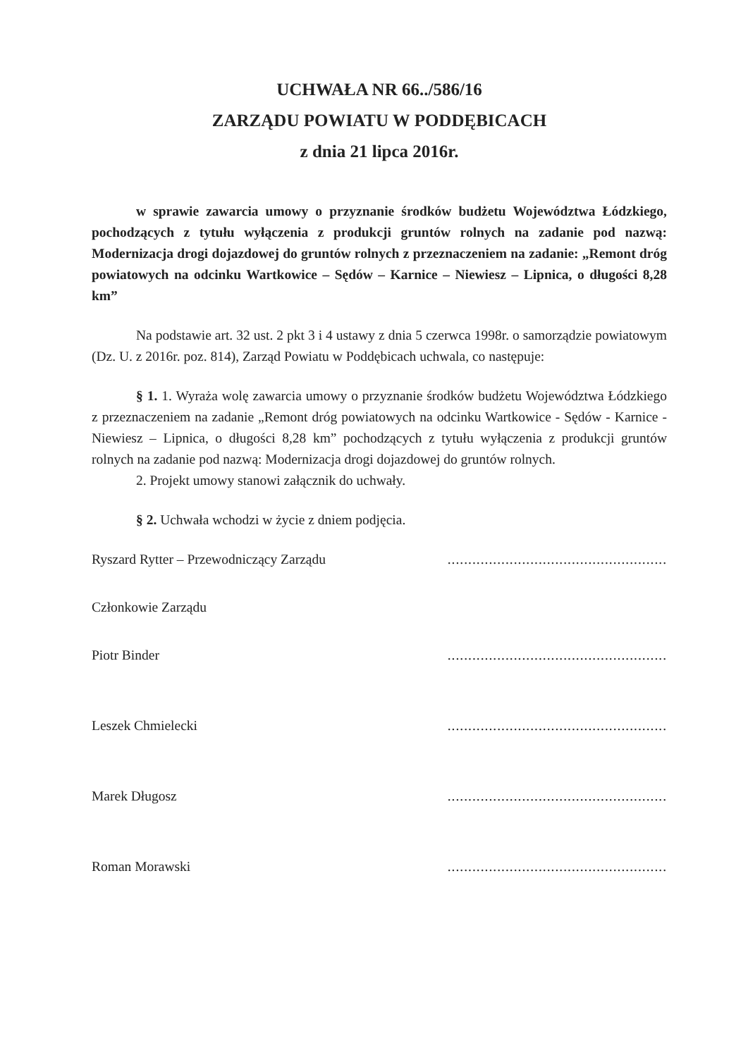UCHWAŁA NR 66../586/16
ZARZĄDU POWIATU W PODDĘBICACH
z dnia 21 lipca 2016r.
w sprawie zawarcia umowy o przyznanie środków budżetu Województwa Łódzkiego, pochodzących z tytułu wyłączenia z produkcji gruntów rolnych na zadanie pod nazwą: Modernizacja drogi dojazdowej do gruntów rolnych z przeznaczeniem na zadanie: „Remont dróg powiatowych na odcinku Wartkowice – Sędów – Karnice – Niewiesz – Lipnica, o długości 8,28 km”
Na podstawie art. 32 ust. 2 pkt 3 i 4 ustawy z dnia 5 czerwca 1998r. o samorządzie powiatowym (Dz. U. z 2016r. poz. 814), Zarząd Powiatu w Poddębicach uchwala, co następuje:
§ 1. 1. Wyraża wolę zawarcia umowy o przyznanie środków budżetu Województwa Łódzkiego z przeznaczeniem na zadanie „Remont dróg powiatowych na odcinku Wartkowice - Sędów - Karnice - Niewiesz – Lipnica, o długości 8,28 km” pochodzących z tytułu wyłączenia z produkcji gruntów rolnych na zadanie pod nazwą: Modernizacja drogi dojazdowej do gruntów rolnych.
2. Projekt umowy stanowi załącznik do uchwały.
§ 2. Uchwała wchodzi w życie z dniem podjęcia.
Ryszard Rytter – Przewodniczący Zarządu.....................................................
Członkowie Zarządu
Piotr Binder.....................................................
Leszek Chmielecki.....................................................
Marek Długosz.....................................................
Roman Morawski.....................................................